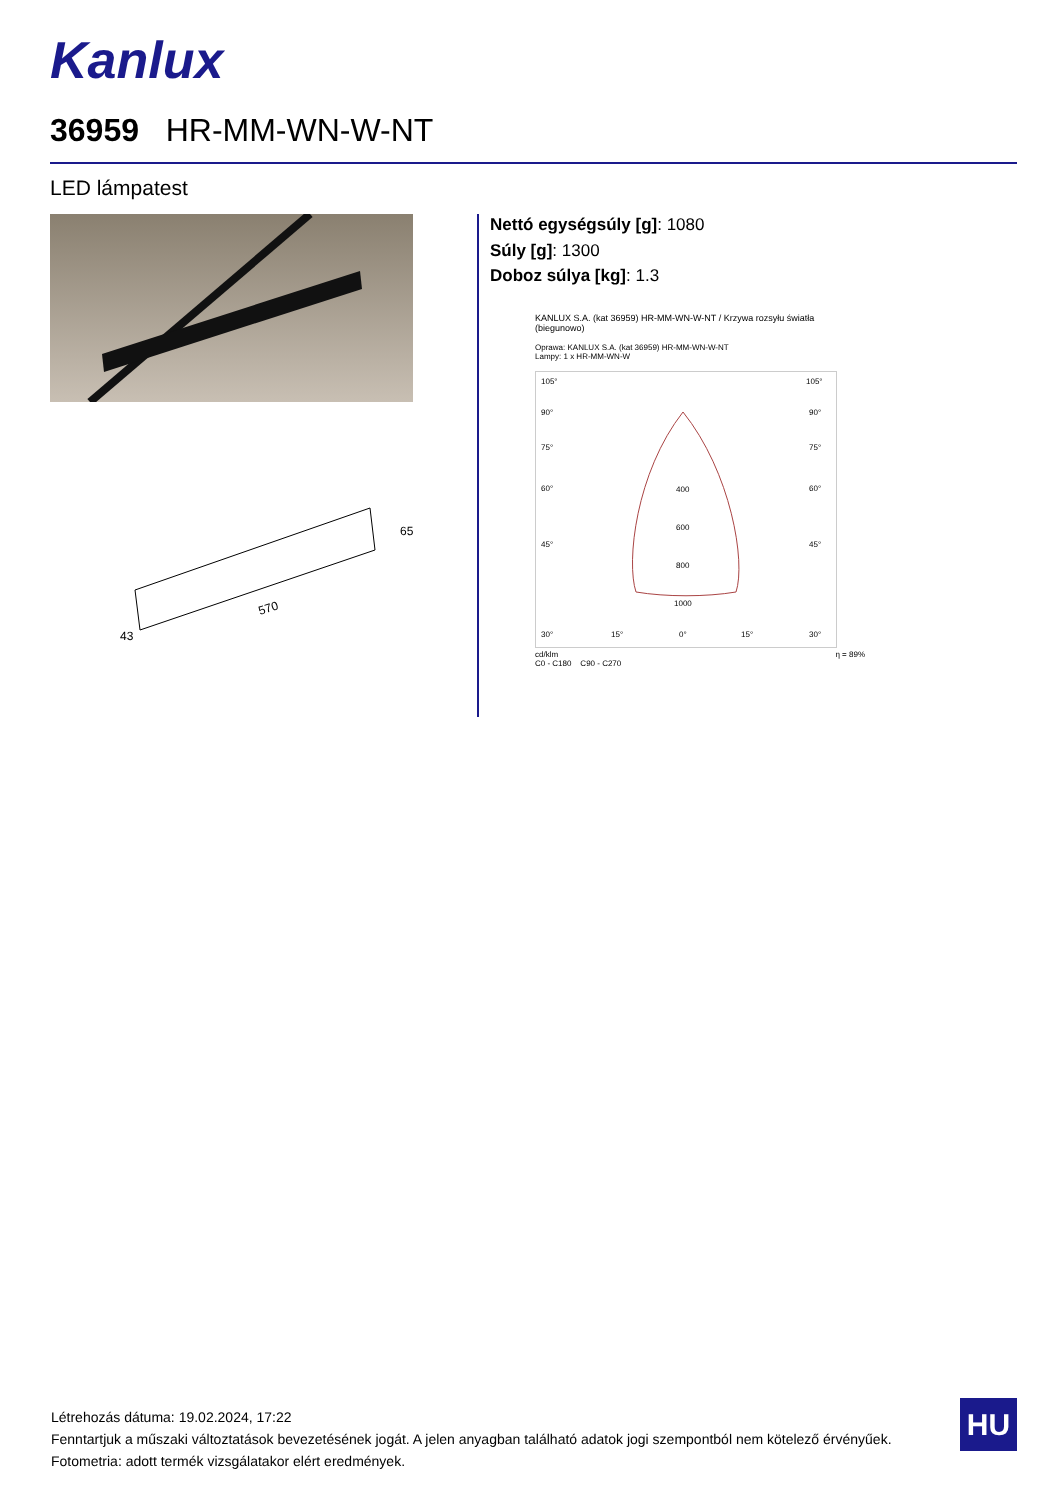Kanlux
36959 HR-MM-WN-W-NT
LED lámpatest
570
65
43
Nettó egységsúly [g]: 1080
Súly [g]: 1300
Doboz súlya [kg]: 1.3
KANLUX S.A. (kat 36959) HR-MM-WN-W-NT / Krzywa rozsyłu światła (biegunowo)
Oprawa: KANLUX S.A. (kat 36959) HR-MM-WN-W-NT
Lampy: 1 x HR-MM-WN-W
105°
105°
90°
90°
75°
75°
60°
60°
45°
45°
400
600
800
1000
30°
15°
0°
15°
30°
cd/klm η = 89%
C0 - C180 C90 - C270
Létrehozás dátuma: 19.02.2024, 17:22
Fenntartjuk a műszaki változtatások bevezetésének jogát. A jelen anyagban található adatok jogi szempontból nem kötelező érvényűek.
Fotometria: adott termék vizsgálatakor elért eredmények.
HU